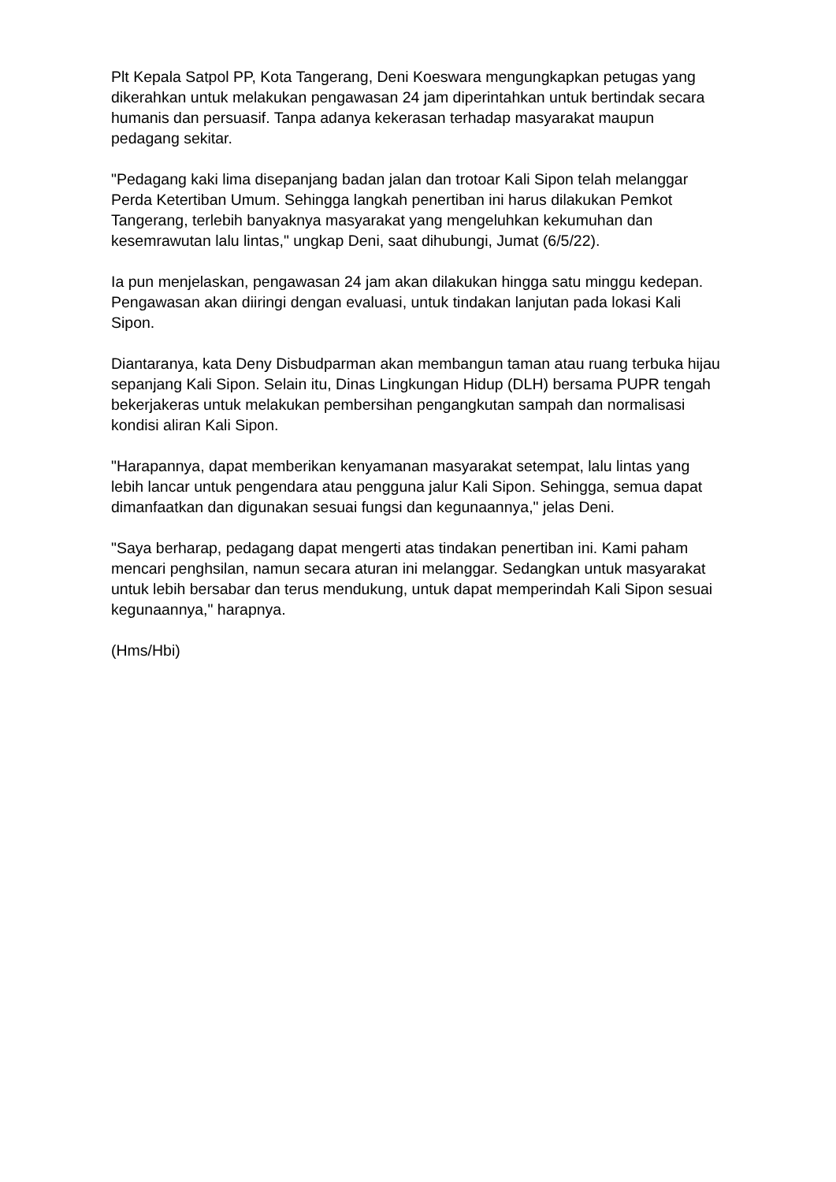Plt Kepala Satpol PP, Kota Tangerang, Deni Koeswara mengungkapkan petugas yang dikerahkan untuk melakukan pengawasan 24 jam diperintahkan untuk bertindak secara humanis dan persuasif. Tanpa adanya kekerasan terhadap masyarakat maupun pedagang sekitar.
"Pedagang kaki lima disepanjang badan jalan dan trotoar Kali Sipon telah melanggar Perda Ketertiban Umum. Sehingga langkah penertiban ini harus dilakukan Pemkot Tangerang, terlebih banyaknya masyarakat yang mengeluhkan kekumuhan dan kesemrawutan lalu lintas," ungkap Deni, saat dihubungi, Jumat (6/5/22).
Ia pun menjelaskan, pengawasan 24 jam akan dilakukan hingga satu minggu kedepan. Pengawasan akan diiringi dengan evaluasi, untuk tindakan lanjutan pada lokasi Kali Sipon.
Diantaranya, kata Deny Disbudparman akan membangun taman atau ruang terbuka hijau sepanjang Kali Sipon. Selain itu, Dinas Lingkungan Hidup (DLH) bersama PUPR tengah bekerjakeras untuk melakukan pembersihan pengangkutan sampah dan normalisasi kondisi aliran Kali Sipon.
"Harapannya, dapat memberikan kenyamanan masyarakat setempat, lalu lintas yang lebih lancar untuk pengendara atau pengguna jalur Kali Sipon. Sehingga, semua dapat dimanfaatkan dan digunakan sesuai fungsi dan kegunaannya," jelas Deni.
"Saya berharap, pedagang dapat mengerti atas tindakan penertiban ini. Kami paham mencari penghsilan, namun secara aturan ini melanggar. Sedangkan untuk masyarakat untuk lebih bersabar dan terus mendukung, untuk dapat memperindah Kali Sipon sesuai kegunaannya," harapnya.
(Hms/Hbi)